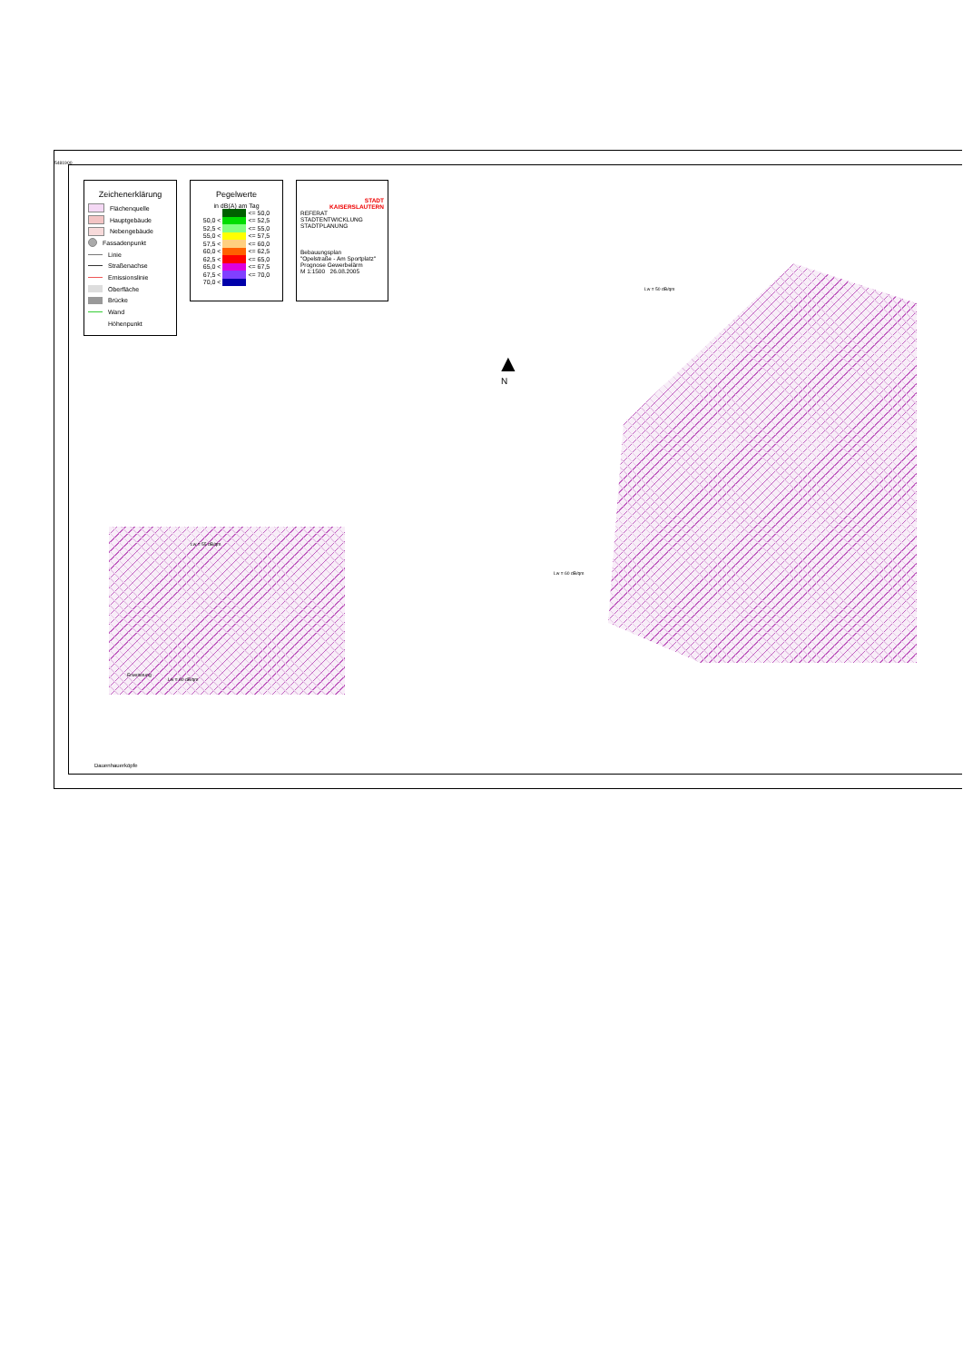5481900
Zeichenerklärung
Flächenquelle
Hauptgebäude
Nebengebäude
Fassadenpunkt
Linie
Straßenachse
Emissionslinie
Oberfläche
Brücke
Wand
Höhenpunkt
Pegelwerte
in dB(A) am Tag
| | | <= 50,0 |
| 50,0 < | | <= 52,5 |
| 52,5 < | | <= 55,0 |
| 55,0 < | | <= 57,5 |
| 57,5 < | | <= 60,0 |
| 60,0 < | | <= 62,5 |
| 62,5 < | | <= 65,0 |
| 65,0 < | | <= 67,5 |
| 67,5 < | | <= 70,0 |
| 70,0 < | | |
STADT
KAISERSLAUTERN
REFERAT
STADTENTWICKLUNG
STADTPLANUNG
Bebauungsplan
"Opelstraße - Am Sportplatz"
Prognose Gewerbelärm
M 1:1500 26.08.2005
▲
N
Lw = 50 dB/qm
Lw = 60 dB/qm
Lw = 55 dB/qm
Lw = 60 dB/qm
Erweiterung
Dauenhauerköpfe